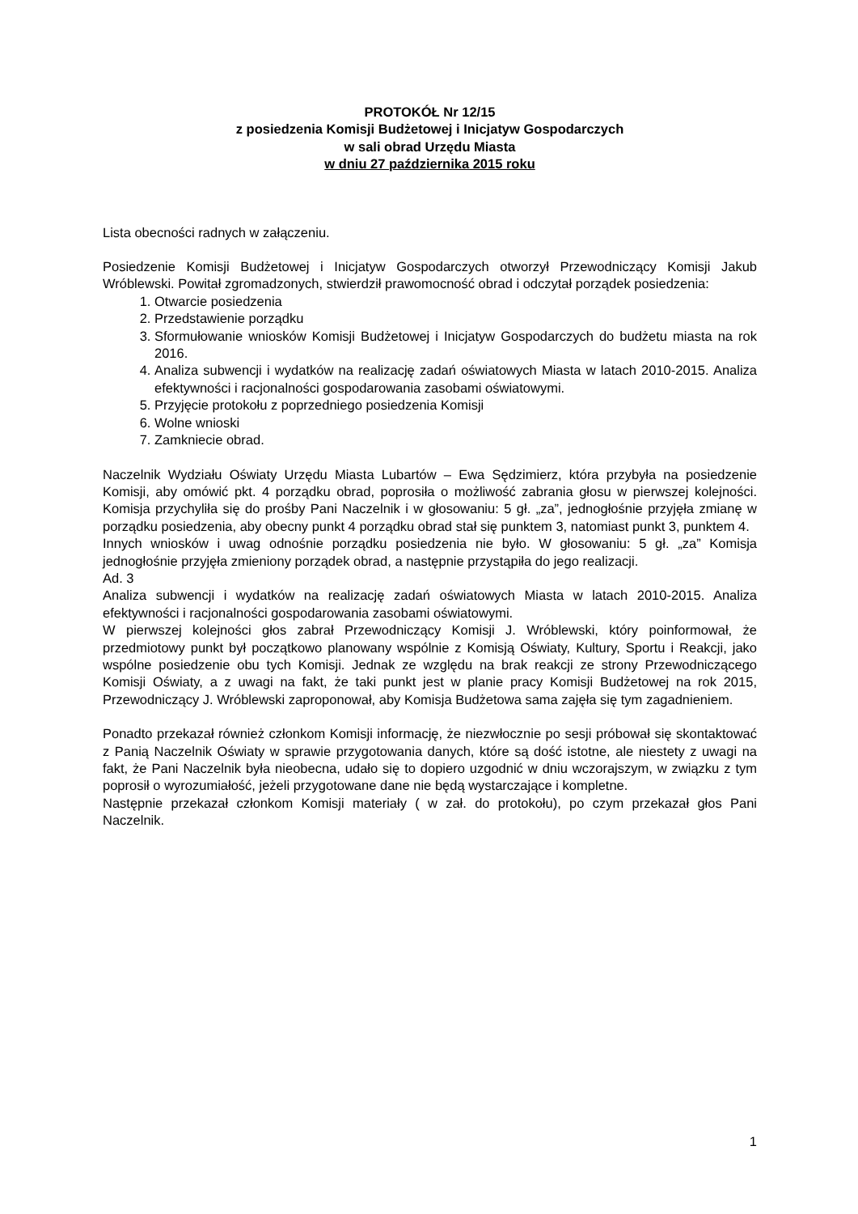PROTOKÓŁ Nr 12/15
z posiedzenia Komisji Budżetowej i Inicjatyw Gospodarczych
w sali obrad Urzędu Miasta
w dniu 27 października 2015 roku
Lista obecności radnych w załączeniu.
Posiedzenie Komisji Budżetowej i Inicjatyw Gospodarczych otworzył Przewodniczący Komisji Jakub Wróblewski. Powitał zgromadzonych, stwierdził prawomocność obrad i odczytał porządek posiedzenia:
1. Otwarcie posiedzenia
2. Przedstawienie porządku
3. Sformułowanie wniosków Komisji Budżetowej i Inicjatyw Gospodarczych do budżetu miasta na rok 2016.
4. Analiza subwencji i wydatków na realizację zadań oświatowych Miasta w latach 2010-2015. Analiza efektywności i racjonalności gospodarowania zasobami oświatowymi.
5. Przyjęcie protokołu z poprzedniego posiedzenia Komisji
6. Wolne wnioski
7. Zamkniecie obrad.
Naczelnik Wydziału Oświaty Urzędu Miasta Lubartów – Ewa Sędzimierz, która przybyła na posiedzenie Komisji, aby omówić pkt. 4 porządku obrad, poprosiła o możliwość zabrania głosu w pierwszej kolejności. Komisja przychyliła się do prośby Pani Naczelnik i w głosowaniu: 5 gł. „za”, jednogłośnie przyjęła zmianę w porządku posiedzenia, aby obecny punkt 4 porządku obrad stał się punktem 3, natomiast punkt 3, punktem 4.
Innych wniosków i uwag odnośnie porządku posiedzenia nie było. W głosowaniu: 5 gł. „za” Komisja jednogłośnie przyjęła zmieniony porządek obrad, a następnie przystąpiła do jego realizacji.
Ad. 3
Analiza subwencji i wydatków na realizację zadań oświatowych Miasta w latach 2010-2015. Analiza efektywności i racjonalności gospodarowania zasobami oświatowymi.
W pierwszej kolejności głos zabrał Przewodniczący Komisji J. Wróblewski, który poinformował, że przedmiotowy punkt był początkowo planowany wspólnie z Komisją Oświaty, Kultury, Sportu i Reakcji, jako wspólne posiedzenie obu tych Komisji. Jednak ze względu na brak reakcji ze strony Przewodniczącego Komisji Oświaty, a z uwagi na fakt, że taki punkt jest w planie pracy Komisji Budżetowej na rok 2015, Przewodniczący J. Wróblewski zaproponował, aby Komisja Budżetowa sama zajęła się tym zagadnieniem.
Ponadto przekazał również członkom Komisji informację, że niezwłocznie po sesji próbował się skontaktować z Panią Naczelnik Oświaty w sprawie przygotowania danych, które są dość istotne, ale niestety z uwagi na fakt, że Pani Naczelnik była nieobecna, udało się to dopiero uzgodnić w dniu wczorajszym, w związku z tym poprosił o wyrozumiałość, jeżeli przygotowane dane nie będą wystarczające i kompletne.
Następnie przekazał członkom Komisji materiały ( w zał. do protokołu), po czym przekazał głos Pani Naczelnik.
1